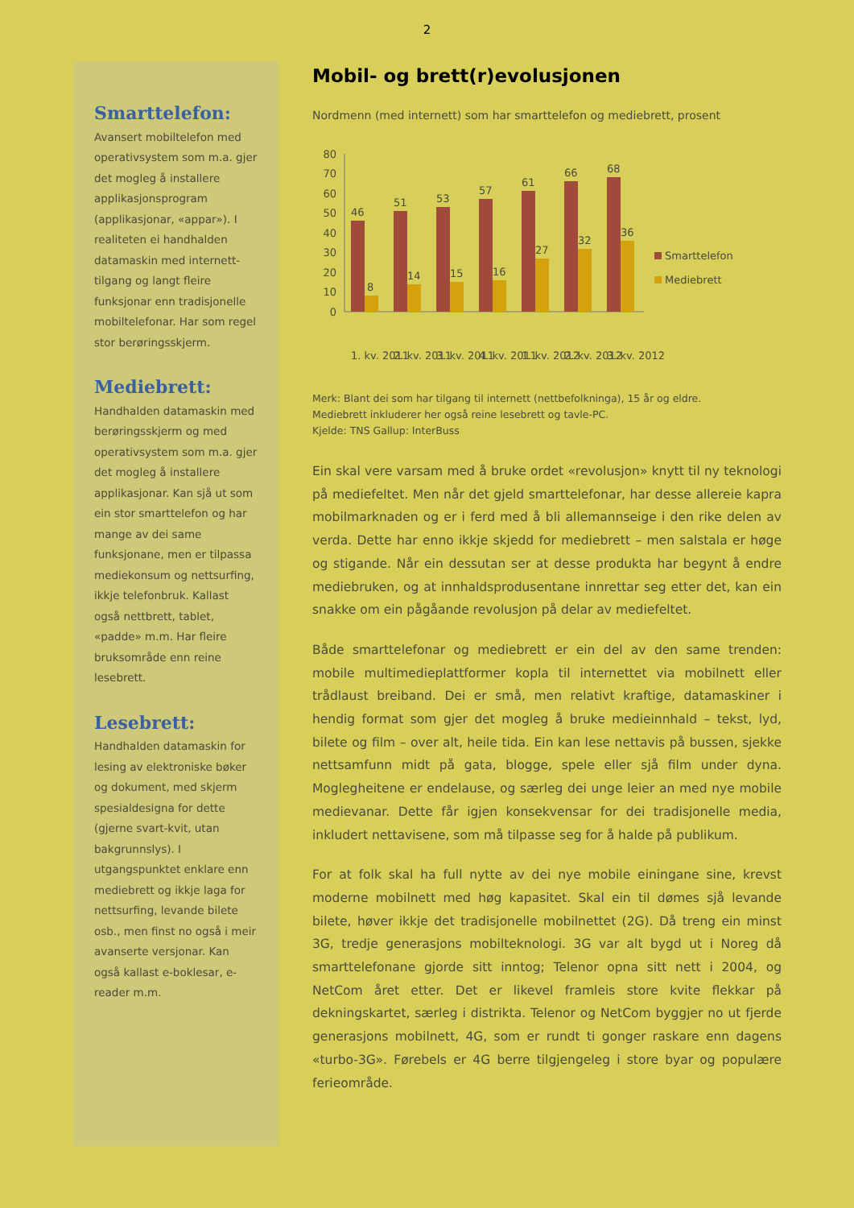2
Smarttelefon:
Avansert mobiltelefon med operativsystem som m.a. gjer det mogleg å installere applikasjonsprogram (applikasjonar, «appar»). I realiteten ei handhalden datamaskin med internett-tilgang og langt fleire funksjonar enn tradisjonelle mobiltelefonar. Har som regel stor berøringsskjerm.
Mediebrett:
Handhalden datamaskin med berøringsskjerm og med operativsystem som m.a. gjer det mogleg å installere applikasjonar. Kan sjå ut som ein stor smarttelefon og har mange av dei same funksjonane, men er tilpassa mediekonsum og nettsurfing, ikkje telefonbruk. Kallast også nettbrett, tablet, «padde» m.m. Har fleire bruksområde enn reine lesebrett.
Lesebrett:
Handhalden datamaskin for lesing av elektroniske bøker og dokument, med skjerm spesialdesigna for dette (gjerne svart-kvit, utan bakgrunnslys). I utgangspunktet enklare enn mediebrett og ikkje laga for nettsurfing, levande bilete osb., men finst no også i meir avanserte versjonar. Kan også kallast e-boklesar, e-reader m.m.
Mobil- og brett(r)evolusjonen
Nordmenn (med internett) som har smarttelefon og mediebrett, prosent
0
10
20
30
40
50
60
70
80
46
51
53
57
61
66
68
8
14
15
16
27
32
36
Smarttelefon
Mediebrett
1. kv. 2011
2. kv. 2011
3. kv. 2011
4. kv. 2011
1. kv. 2012
2. kv. 2012
3. kv. 2012
Merk: Blant dei som har tilgang til internett (nettbefolkninga), 15 år og eldre.
Mediebrett inkluderer her også reine lesebrett og tavle-PC.
Kjelde: TNS Gallup: InterBuss
Ein skal vere varsam med å bruke ordet «revolusjon» knytt til ny teknologi på mediefeltet. Men når det gjeld smarttelefonar, har desse allereie kapra mobilmarknaden og er i ferd med å bli allemannseige i den rike delen av verda. Dette har enno ikkje skjedd for mediebrett – men salstala er høge og stigande. Når ein dessutan ser at desse produkta har begynt å endre mediebruken, og at innhaldsprodusentane innrettar seg etter det, kan ein snakke om ein pågåande revolusjon på delar av mediefeltet.
Både smarttelefonar og mediebrett er ein del av den same trenden: mobile multimedieplattformer kopla til internettet via mobilnett eller trådlaust breiband. Dei er små, men relativt kraftige, datamaskiner i hendig format som gjer det mogleg å bruke medieinnhald – tekst, lyd, bilete og film – over alt, heile tida. Ein kan lese nettavis på bussen, sjekke nettsamfunn midt på gata, blogge, spele eller sjå film under dyna. Moglegheitene er endelause, og særleg dei unge leier an med nye mobile medievanar. Dette får igjen konsekvensar for dei tradisjonelle media, inkludert nettavisene, som må tilpasse seg for å halde på publikum.
For at folk skal ha full nytte av dei nye mobile einingane sine, krevst moderne mobilnett med høg kapasitet. Skal ein til dømes sjå levande bilete, høver ikkje det tradisjonelle mobilnettet (2G). Då treng ein minst 3G, tredje generasjons mobilteknologi. 3G var alt bygd ut i Noreg då smarttelefonane gjorde sitt inntog; Telenor opna sitt nett i 2004, og NetCom året etter. Det er likevel framleis store kvite flekkar på dekningskartet, særleg i distrikta. Telenor og NetCom byggjer no ut fjerde generasjons mobilnett, 4G, som er rundt ti gonger raskare enn dagens «turbo-3G». Førebels er 4G berre tilgjengeleg i store byar og populære ferieområde.